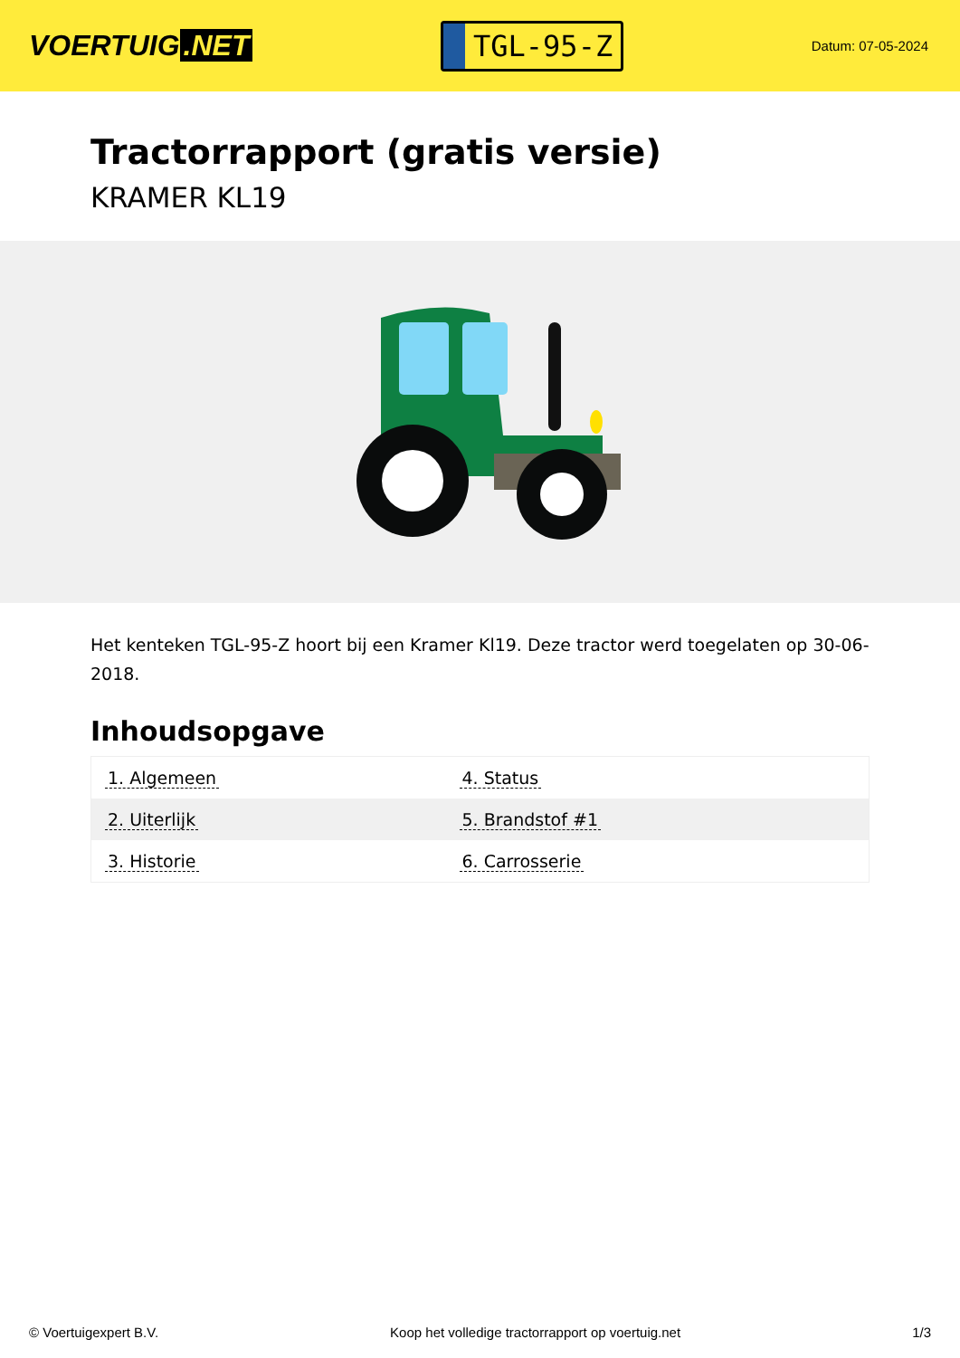VOERTUIG.NET
TGL-95-Z
Datum: 07-05-2024
Tractorrapport (gratis versie)
KRAMER KL19
Het kenteken TGL-95-Z hoort bij een Kramer Kl19. Deze tractor werd toegelaten op 30-06-2018.
Inhoudsopgave
| 1. Algemeen | 4. Status |
| 2. Uiterlijk | 5. Brandstof #1 |
| 3. Historie | 6. Carrosserie |
© Voertuigexpert B.V. Koop het volledige tractorrapport op voertuig.net 1/3